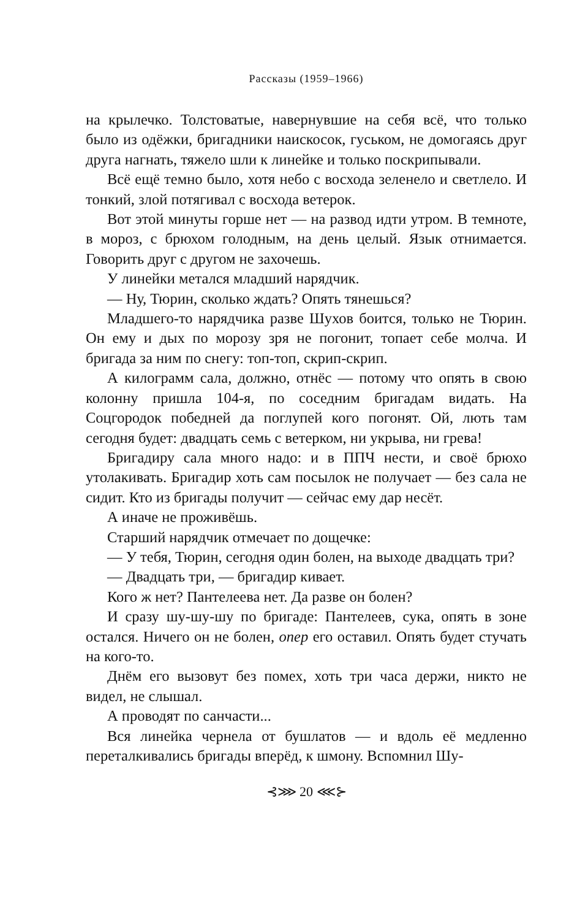Рассказы (1959–1966)
на крылечко. Толстоватые, навернувшие на себя всё, что только было из одёжки, бригадники наискосок, гуськом, не домогаясь друг друга нагнать, тяжело шли к линейке и только поскрипывали.
Всё ещё темно было, хотя небо с восхода зеленело и светлело. И тонкий, злой потягивал с восхода ветерок.
Вот этой минуты горше нет — на развод идти утром. В темноте, в мороз, с брюхом голодным, на день целый. Язык отнимается. Говорить друг с другом не захочешь.
У линейки метался младший нарядчик.
— Ну, Тюрин, сколько ждать? Опять тянешься?
Младшего-то нарядчика разве Шухов боится, только не Тюрин. Он ему и дых по морозу зря не погонит, топает себе молча. И бригада за ним по снегу: топ-топ, скрип-скрип.
А килограмм сала, должно, отнёс — потому что опять в свою колонну пришла 104-я, по соседним бригадам видать. На Соцгородок победней да поглупей кого погонят. Ой, лють там сегодня будет: двадцать семь с ветерком, ни укрыва, ни грева!
Бригадиру сала много надо: и в ППЧ нести, и своё брюхо утолакивать. Бригадир хоть сам посылок не получает — без сала не сидит. Кто из бригады получит — сейчас ему дар несёт.
А иначе не проживёшь.
Старший нарядчик отмечает по дощечке:
— У тебя, Тюрин, сегодня один болен, на выходе двадцать три?
— Двадцать три, — бригадир кивает.
Кого ж нет? Пантелеева нет. Да разве он болен?
И сразу шу-шу-шу по бригаде: Пантелеев, сука, опять в зоне остался. Ничего он не болен, опер его оставил. Опять будет стучать на кого-то.
Днём его вызовут без помех, хоть три часа держи, никто не видел, не слышал.
А проводят по санчасти...
Вся линейка чернела от бушлатов — и вдоль её медленно переталкивались бригады вперёд, к шмону. Вспомнил Шу-
⊰⋙ 20 ⋘⊱